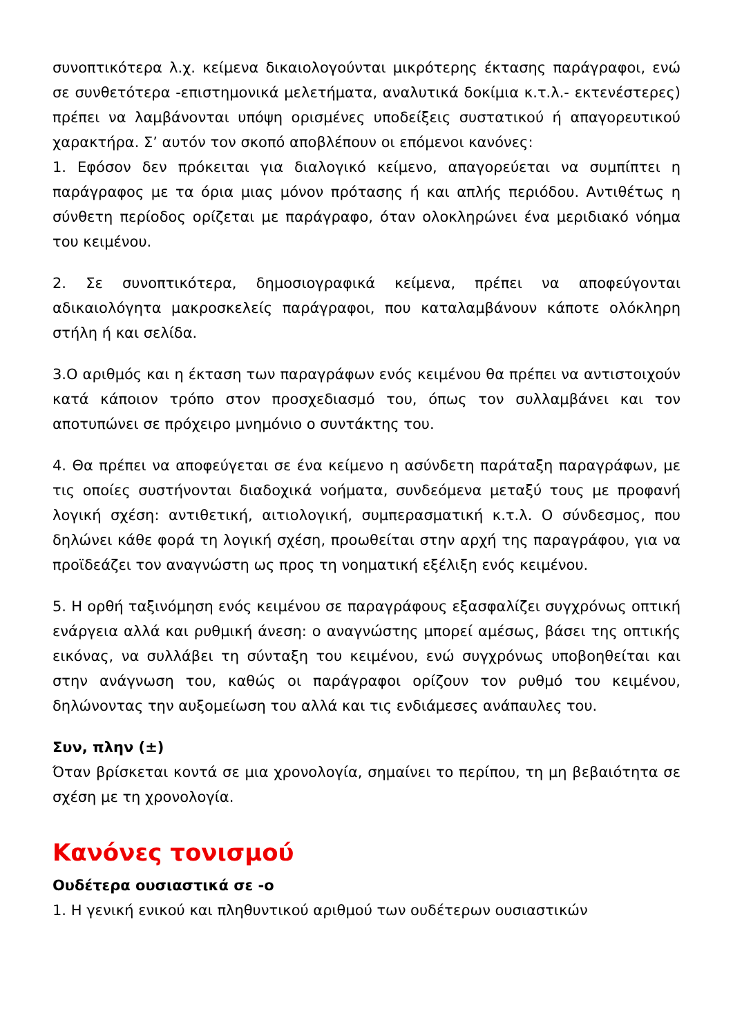συνοπτικότερα λ.χ. κείμενα δικαιολογούνται μικρότερης έκτασης παράγραφοι, ενώ σε συνθετότερα -επιστημονικά μελετήματα, αναλυτικά δοκίμια κ.τ.λ.- εκτενέστερες) πρέπει να λαμβάνονται υπόψη ορισμένες υποδείξεις συστατικού ή απαγορευτικού χαρακτήρα. Σ’ αυτόν τον σκοπό αποβλέπουν οι επόμενοι κανόνες:
1. Εφόσον δεν πρόκειται για διαλογικό κείμενο, απαγορεύεται να συμπίπτει η παράγραφος με τα όρια μιας μόνον πρότασης ή και απλής περιόδου. Αντιθέτως η σύνθετη περίοδος ορίζεται με παράγραφο, όταν ολοκληρώνει ένα μεριδιακό νόημα του κειμένου.
2. Σε συνοπτικότερα, δημοσιογραφικά κείμενα, πρέπει να αποφεύγονται αδικαιολόγητα μακροσκελείς παράγραφοι, που καταλαμβάνουν κάποτε ολόκληρη στήλη ή και σελίδα.
3.Ο αριθμός και η έκταση των παραγράφων ενός κειμένου θα πρέπει να αντιστοιχούν κατά κάποιον τρόπο στον προσχεδιασμό του, όπως τον συλλαμβάνει και τον αποτυπώνει σε πρόχειρο μνημόνιο ο συντάκτης του.
4. Θα πρέπει να αποφεύγεται σε ένα κείμενο η ασύνδετη παράταξη παραγράφων, με τις οποίες συστήνονται διαδοχικά νοήματα, συνδεόμενα μεταξύ τους με προφανή λογική σχέση: αντιθετική, αιτιολογική, συμπερασματική κ.τ.λ. Ο σύνδεσμος, που δηλώνει κάθε φορά τη λογική σχέση, προωθείται στην αρχή της παραγράφου, για να προϊδεάζει τον αναγνώστη ως προς τη νοηματική εξέλιξη ενός κειμένου.
5. Η ορθή ταξινόμηση ενός κειμένου σε παραγράφους εξασφαλίζει συγχρόνως οπτική ενάργεια αλλά και ρυθμική άνεση: ο αναγνώστης μπορεί αμέσως, βάσει της οπτικής εικόνας, να συλλάβει τη σύνταξη του κειμένου, ενώ συγχρόνως υποβοηθείται και στην ανάγνωση του, καθώς οι παράγραφοι ορίζουν τον ρυθμό του κειμένου, δηλώνοντας την αυξομείωση του αλλά και τις ενδιάμεσες ανάπαυλες του.
Συν, πλην (±)
Όταν βρίσκεται κοντά σε μια χρονολογία, σημαίνει το περίπου, τη μη βεβαιότητα σε σχέση με τη χρονολογία.
Κανόνες τονισμού
Ουδέτερα ουσιαστικά σε -ο
1. Η γενική ενικού και πληθυντικού αριθμού των ουδέτερων ουσιαστικών